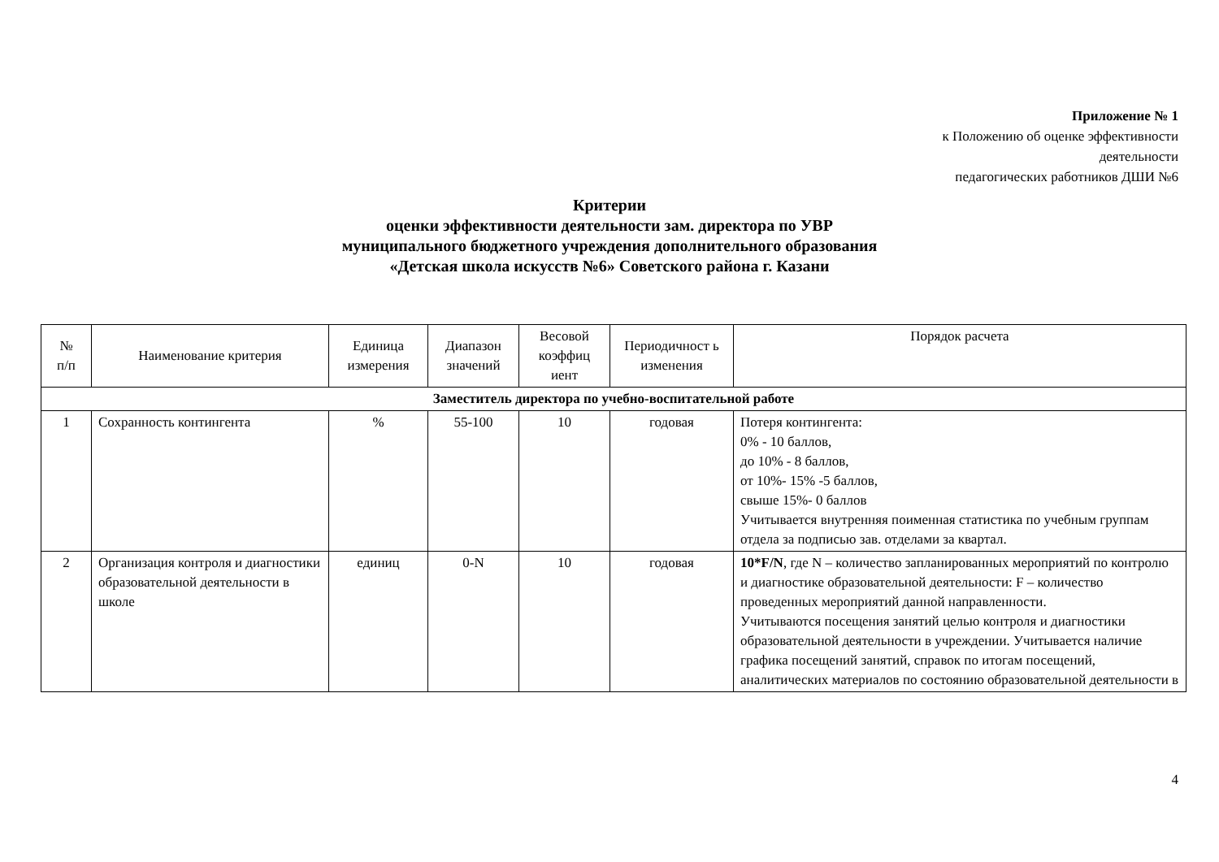Приложение № 1
к Положению об оценке эффективности
деятельности
педагогических работников ДШИ №6
Критерии
оценки эффективности деятельности зам. директора по УВР
муниципального бюджетного учреждения дополнительного образования
«Детская школа искусств №6» Советского района г. Казани
| № п/п | Наименование критерия | Единица измерения | Диапазон значений | Весовой коэффиц иент | Периодичност ь изменения | Порядок расчета |
| --- | --- | --- | --- | --- | --- | --- |
| Заместитель директора по учебно-воспитательной работе | | | | | | |
| 1 | Сохранность контингента | % | 55-100 | 10 | годовая | Потеря контингента: 0% - 10 баллов, до 10% - 8 баллов, от 10%- 15% -5 баллов, свыше 15%- 0 баллов Учитывается внутренняя поименная статистика по учебным группам отдела за подписью зав. отделами за квартал. |
| 2 | Организация контроля и диагностики образовательной деятельности в школе | единиц | 0-N | 10 | годовая | 10*F/N , где N – количество запланированных мероприятий по контролю и диагностике образовательной деятельности: F – количество проведенных мероприятий данной направленности. Учитываются посещения занятий целью контроля и диагностики образовательной деятельности в учреждении. Учитывается наличие графика посещений занятий, справок по итогам посещений, аналитических материалов по состоянию образовательной деятельности в |
4